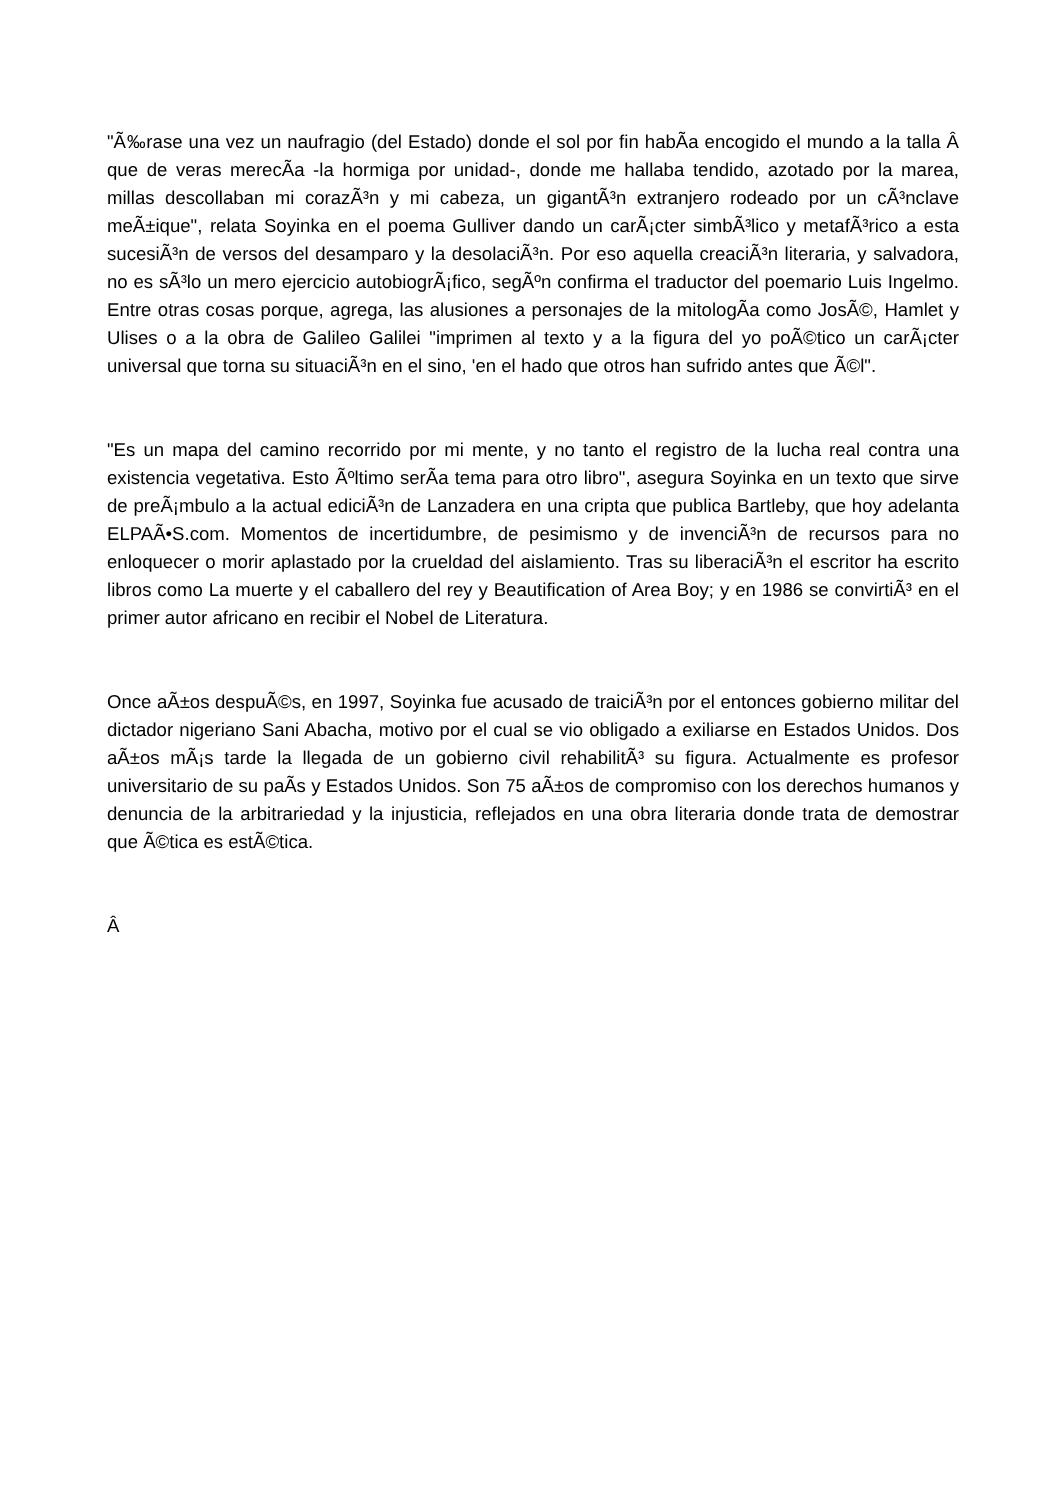"Ã‰rase una vez un naufragio (del Estado) donde el sol por fin habÃ­a encogido el mundo a la talla Â que de veras merecÃ­a -la hormiga por unidad-, donde me hallaba tendido, azotado por la marea, millas descollaban mi corazÃ³n y mi cabeza, un gigantÃ³n extranjero rodeado por un cÃ³nclave meÃ±ique", relata Soyinka en el poema Gulliver dando un carÃ¡cter simbÃ³lico y metafÃ³rico a esta sucesiÃ³n de versos del desamparo y la desolaciÃ³n. Por eso aquella creaciÃ³n literaria, y salvadora, no es sÃ³lo un mero ejercicio autobiogrÃ¡fico, segÃºn confirma el traductor del poemario Luis Ingelmo. Entre otras cosas porque, agrega, las alusiones a personajes de la mitologÃ­a como JosÃ©, Hamlet y Ulises o a la obra de Galileo Galilei "imprimen al texto y a la figura del yo poÃ©tico un carÃ¡cter universal que torna su situaciÃ³n en el sino, 'en el hado que otros han sufrido antes que Ã©l".
"Es un mapa del camino recorrido por mi mente, y no tanto el registro de la lucha real contra una existencia vegetativa. Esto Ãºltimo serÃ­a tema para otro libro", asegura Soyinka en un texto que sirve de preÃ¡mbulo a la actual ediciÃ³n de Lanzadera en una cripta que publica Bartleby, que hoy adelanta ELPAÃ•S.com. Momentos de incertidumbre, de pesimismo y de invenciÃ³n de recursos para no enloquecer o morir aplastado por la crueldad del aislamiento. Tras su liberaciÃ³n el escritor ha escrito libros como La muerte y el caballero del rey y Beautification of Area Boy; y en 1986 se convirtiÃ³ en el primer autor africano en recibir el Nobel de Literatura.
Once aÃ±os despuÃ©s, en 1997, Soyinka fue acusado de traiciÃ³n por el entonces gobierno militar del dictador nigeriano Sani Abacha, motivo por el cual se vio obligado a exiliarse en Estados Unidos. Dos aÃ±os mÃ¡s tarde la llegada de un gobierno civil rehabilitÃ³ su figura. Actualmente es profesor universitario de su paÃ­s y Estados Unidos. Son 75 aÃ±os de compromiso con los derechos humanos y denuncia de la arbitrariedad y la injusticia, reflejados en una obra literaria donde trata de demostrar que Ã©tica es estÃ©tica.
Â